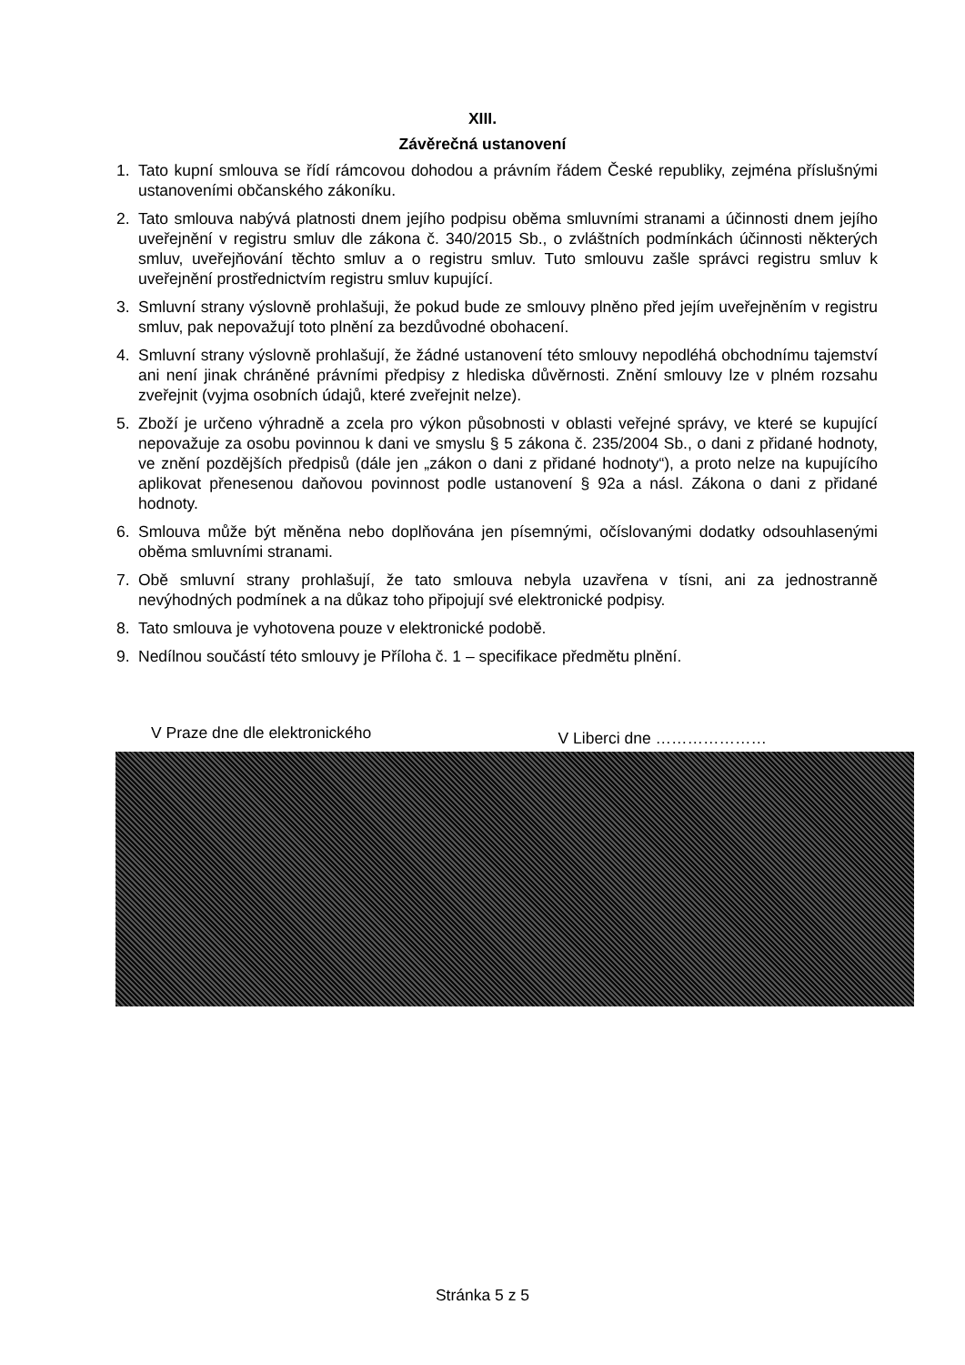XIII.
Závěrečná ustanovení
1. Tato kupní smlouva se řídí rámcovou dohodou a právním řádem České republiky, zejména příslušnými ustanoveními občanského zákoníku.
2. Tato smlouva nabývá platnosti dnem jejího podpisu oběma smluvními stranami a účinnosti dnem jejího uveřejnění v registru smluv dle zákona č. 340/2015 Sb., o zvláštních podmínkách účinnosti některých smluv, uveřejňování těchto smluv a o registru smluv. Tuto smlouvu zašle správci registru smluv k uveřejnění prostřednictvím registru smluv kupující.
3. Smluvní strany výslovně prohlašuji, že pokud bude ze smlouvy plněno před jejím uveřejněním v registru smluv, pak nepovažují toto plnění za bezdůvodné obohacení.
4. Smluvní strany výslovně prohlašují, že žádné ustanovení této smlouvy nepodléhá obchodnímu tajemství ani není jinak chráněné právními předpisy z hlediska důvěrnosti. Znění smlouvy lze v plném rozsahu zveřejnit (vyjma osobních údajů, které zveřejnit nelze).
5. Zboží je určeno výhradně a zcela pro výkon působnosti v oblasti veřejné správy, ve které se kupující nepovažuje za osobu povinnou k dani ve smyslu § 5 zákona č. 235/2004 Sb., o dani z přidané hodnoty, ve znění pozdějších předpisů (dále jen „zákon o dani z přidané hodnoty“), a proto nelze na kupujícího aplikovat přenesenou daňovou povinnost podle ustanovení § 92a a násl. Zákona o dani z přidané hodnoty.
6. Smlouva může být měněna nebo doplňována jen písemnými, očíslovanými dodatky odsouhlasenými oběma smluvními stranami.
7. Obě smluvní strany prohlašují, že tato smlouva nebyla uzavřena v tísni, ani za jednostranně nevýhodných podmínek a na důkaz toho připojují své elektronické podpisy.
8. Tato smlouva je vyhotovena pouze v elektronické podobě.
9. Nedílnou součástí této smlouvy je Příloha č. 1 – specifikace předmětu plnění.
V Praze dne dle elektronického
V Liberci dne …………………
Stránka 5 z 5